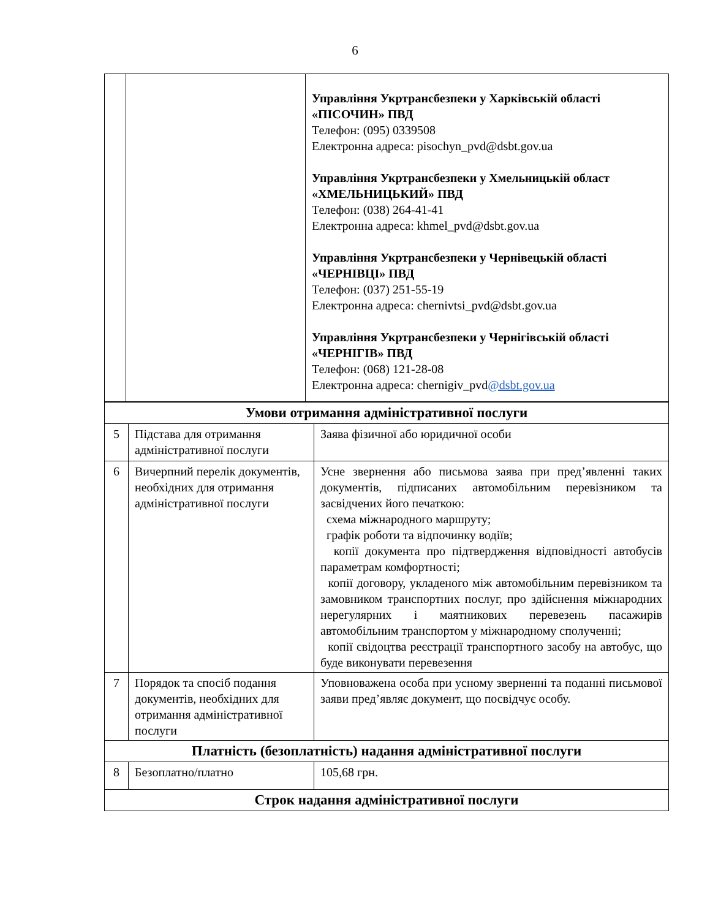6
| | | Управління Укртрансбезпеки у Харківській області «ПІСОЧИН» ПВД Телефон: (095) 0339508 Електронна адреса: pisochyn_pvd@dsbt.gov.ua Управління Укртрансбезпеки у Хмельницькій област «ХМЕЛЬНИЦЬКИЙ» ПВД Телефон: (038) 264-41-41 Електронна адреса: khmel_pvd@dsbt.gov.ua Управління Укртрансбезпеки у Чернівецькій області «ЧЕРНІВЦІ» ПВД Телефон: (037) 251-55-19 Електронна адреса: chernivtsi_pvd@dsbt.gov.ua Управління Укртрансбезпеки у Чернігівській області «ЧЕРНІГІВ» ПВД Телефон: (068) 121-28-08 Електронна адреса: chernigiv_pvd @dsbt.gov.ua |
| Умови отримання адміністративної послуги | | |
| 5 | Підстава для отримання адміністративної послуги | Заява фізичної або юридичної особи |
| 6 | Вичерпний перелік документів, необхідних для отримання адміністративної послуги | Усне звернення або письмова заява при пред’явленні таких документів, підписаних автомобільним перевізником та засвідчених його печаткою: схема міжнародного маршруту; графік роботи та відпочинку водіїв; копії документа про підтвердження відповідності автобусів параметрам комфортності; копії договору, укладеного між автомобільним перевізником та замовником транспортних послуг, про здійснення міжнародних нерегулярних і маятникових перевезень пасажирів автомобільним транспортом у міжнародному сполученні; копії свідоцтва реєстрації транспортного засобу на автобус, що буде виконувати перевезення |
| 7 | Порядок та спосіб подання документів, необхідних для отримання адміністративної послуги | Уповноважена особа при усному зверненні та поданні письмової заяви пред’являє документ, що посвідчує особу. |
| Платність (безоплатність) надання адміністративної послуги | | |
| 8 | Безоплатно/платно | 105,68 грн. |
| Строк надання адміністративної послуги | | |